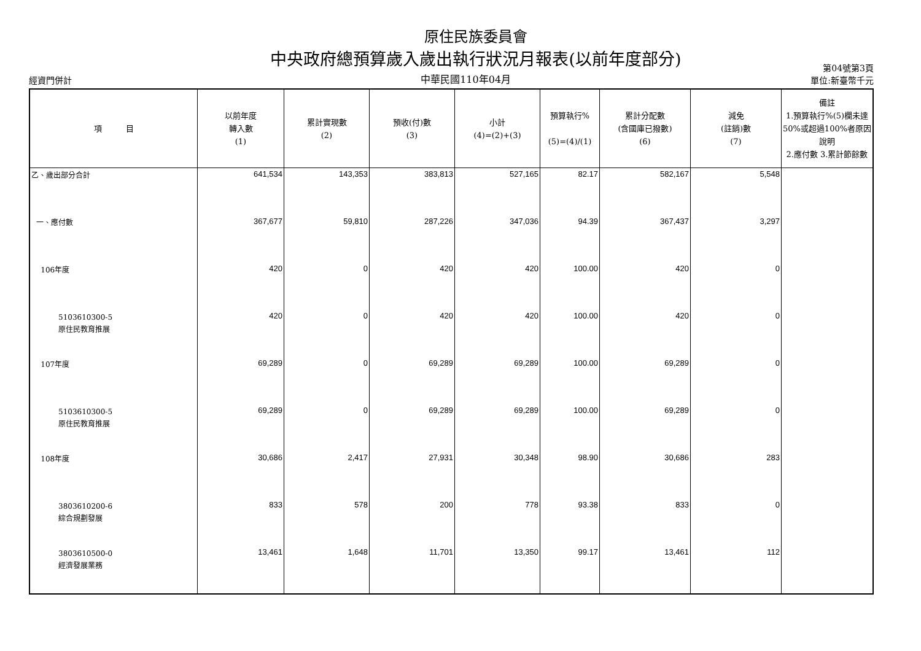原住民族委員會
中央政府總預算歲入歲出執行狀況月報表(以前年度部分)
經資門併計
中華民國110年04月
第04號第3頁
單位:新臺幣千元
| 項 目 | 以前年度 轉入數 (1) | 累計實現數 (2) | 預收(付)數 (3) | 小計 (4)=(2)+(3) | 預算執行% (5)=(4)/(1) | 累計分配數 (含國庫已撥數) (6) | 減免 (註銷)數 (7) | 備註 1.預算執行%(5)欄未達50%或超過100%者原因說明 2.應付數 3.累計節餘數 |
| --- | --- | --- | --- | --- | --- | --- | --- | --- |
| 乙、歲出部分合計 | 641,534 | 143,353 | 383,813 | 527,165 | 82.17 | 582,167 | 5,548 | |
| 一、應付數 | 367,677 | 59,810 | 287,226 | 347,036 | 94.39 | 367,437 | 3,297 | |
| 106年度 | 420 | 0 | 420 | 420 | 100.00 | 420 | 0 | |
| 5103610300-5 原住民教育推展 | 420 | 0 | 420 | 420 | 100.00 | 420 | 0 | |
| 107年度 | 69,289 | 0 | 69,289 | 69,289 | 100.00 | 69,289 | 0 | |
| 5103610300-5 原住民教育推展 | 69,289 | 0 | 69,289 | 69,289 | 100.00 | 69,289 | 0 | |
| 108年度 | 30,686 | 2,417 | 27,931 | 30,348 | 98.90 | 30,686 | 283 | |
| 3803610200-6 綜合規劃發展 | 833 | 578 | 200 | 778 | 93.38 | 833 | 0 | |
| 3803610500-0 經濟發展業務 | 13,461 | 1,648 | 11,701 | 13,350 | 99.17 | 13,461 | 112 | |